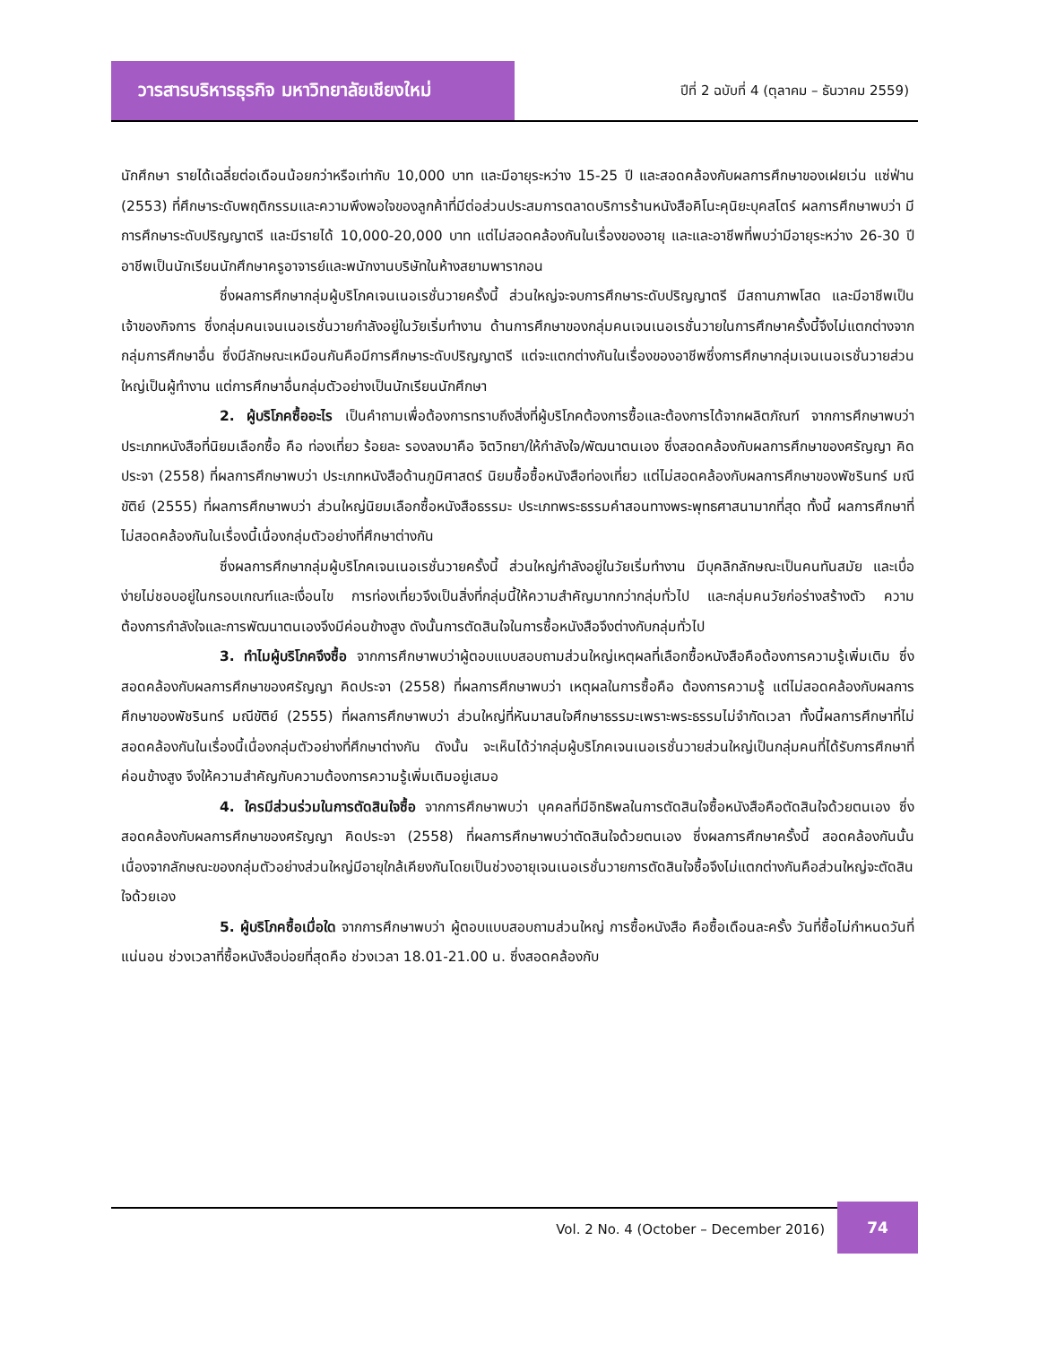วารสารบริหารธุรกิจ มหาวิทยาลัยเชียงใหม่
ปีที่ 2 ฉบับที่ 4 (ตุลาคม – ธันวาคม 2559)
นักศึกษา รายได้เฉลี่ยต่อเดือนน้อยกว่าหรือเท่ากับ 10,000 บาท และมีอายุระหว่าง 15-25 ปี และสอดคล้องกับผลการศึกษาของเฝยเว่น แซ่ฟ่าน (2553) ที่ศึกษาระดับพฤติกรรมและความพึงพอใจของลูกค้าที่มีต่อส่วนประสมการตลาดบริการร้านหนังสือคิโนะคุนิยะบุคสโตร์ ผลการศึกษาพบว่า มีการศึกษาระดับปริญญาตรี และมีรายได้ 10,000-20,000 บาท แต่ไม่สอดคล้องกันในเรื่องของอายุ และและอาชีพที่พบว่ามีอายุระหว่าง 26-30 ปี อาชีพเป็นนักเรียนนักศึกษาครูอาจารย์และพนักงานบริษัทในห้างสยามพารากอน
ซึ่งผลการศึกษากลุ่มผู้บริโภคเจนเนอเรชั่นวายครั้งนี้ ส่วนใหญ่จะจบการศึกษาระดับปริญญาตรี มีสถานภาพโสด และมีอาชีพเป็นเจ้าของกิจการ ซึ่งกลุ่มคนเจนเนอเรชั่นวายกำลังอยู่ในวัยเริ่มทำงาน ด้านการศึกษาของกลุ่มคนเจนเนอเรชั่นวายในการศึกษาครั้งนี้จึงไม่แตกต่างจากกลุ่มการศึกษาอื่น ซึ่งมีลักษณะเหมือนกันคือมีการศึกษาระดับปริญญาตรี แต่จะแตกต่างกันในเรื่องของอาชีพซึ่งการศึกษากลุ่มเจนเนอเรชั่นวายส่วนใหญ่เป็นผู้ทำงาน แต่การศึกษาอื่นกลุ่มตัวอย่างเป็นนักเรียนนักศึกษา
2. ผู้บริโภคซื้ออะไร เป็นคำถามเพื่อต้องการทราบถึงสิ่งที่ผู้บริโภคต้องการซื้อและต้องการได้จากผลิตภัณฑ์ จากการศึกษาพบว่า ประเภทหนังสือที่นิยมเลือกซื้อ คือ ท่องเที่ยว ร้อยละ รองลงมาคือ จิตวิทยา/ให้กำลังใจ/พัฒนาตนเอง ซึ่งสอดคล้องกับผลการศึกษาของศรัญญา คิดประจา (2558) ที่ผลการศึกษาพบว่า ประเภทหนังสือด้านภูมิศาสตร์ นิยมซื้อซื้อหนังสือท่องเที่ยว แต่ไม่สอดคล้องกับผลการศึกษาของพัชรินทร์ มณีขัติย์ (2555) ที่ผลการศึกษาพบว่า ส่วนใหญ่นิยมเลือกซื้อหนังสือธรรมะ ประเภทพระธรรมคำสอนทางพระพุทธศาสนามากที่สุด ทั้งนี้ ผลการศึกษาที่ไม่สอดคล้องกันในเรื่องนี้เนื่องกลุ่มตัวอย่างที่ศึกษาต่างกัน
ซึ่งผลการศึกษากลุ่มผู้บริโภคเจนเนอเรชั่นวายครั้งนี้ ส่วนใหญ่กำลังอยู่ในวัยเริ่มทำงาน มีบุคลิกลักษณะเป็นคนทันสมัย และเบื่อง่ายไม่ชอบอยู่ในกรอบเกณฑ์และเงื่อนไข การท่องเที่ยวจึงเป็นสิ่งที่กลุ่มนี้ให้ความสำคัญมากกว่ากลุ่มทั่วไป และกลุ่มคนวัยก่อร่างสร้างตัว ความต้องการกำลังใจและการพัฒนาตนเองจึงมีค่อนข้างสูง ดังนั้นการตัดสินใจในการซื้อหนังสือจึงต่างกับกลุ่มทั่วไป
3. ทำไมผู้บริโภคจึงซื้อ จากการศึกษาพบว่าผู้ตอบแบบสอบถามส่วนใหญ่เหตุผลที่เลือกซื้อหนังสือคือต้องการความรู้เพิ่มเติม ซึ่งสอดคล้องกับผลการศึกษาของศรัญญา คิดประจา (2558) ที่ผลการศึกษาพบว่า เหตุผลในการซื้อคือ ต้องการความรู้ แต่ไม่สอดคล้องกับผลการศึกษาของพัชรินทร์ มณีขัติย์ (2555) ที่ผลการศึกษาพบว่า ส่วนใหญ่ที่หันมาสนใจศึกษาธรรมะเพราะพระธรรมไม่จำกัดเวลา ทั้งนี้ผลการศึกษาที่ไม่สอดคล้องกันในเรื่องนี้เนื่องกลุ่มตัวอย่างที่ศึกษาต่างกัน ดังนั้น จะเห็นได้ว่ากลุ่มผู้บริโภคเจนเนอเรชั่นวายส่วนใหญ่เป็นกลุ่มคนที่ได้รับการศึกษาที่ค่อนข้างสูง จึงให้ความสำคัญกับความต้องการความรู้เพิ่มเติมอยู่เสมอ
4. ใครมีส่วนร่วมในการตัดสินใจซื้อ จากการศึกษาพบว่า บุคคลที่มีอิทธิพลในการตัดสินใจซื้อหนังสือคือตัดสินใจด้วยตนเอง ซึ่งสอดคล้องกับผลการศึกษาของศรัญญา คิดประจา (2558) ที่ผลการศึกษาพบว่าตัดสินใจด้วยตนเอง ซึ่งผลการศึกษาครั้งนี้ สอดคล้องกันนั้นเนื่องจากลักษณะของกลุ่มตัวอย่างส่วนใหญ่มีอายุใกล้เคียงกันโดยเป็นช่วงอายุเจนเนอเรชั่นวายการตัดสินใจซื้อจึงไม่แตกต่างกันคือส่วนใหญ่จะตัดสินใจด้วยเอง
5. ผู้บริโภคซื้อเมื่อใด จากการศึกษาพบว่า ผู้ตอบแบบสอบถามส่วนใหญ่ การซื้อหนังสือ คือซื้อเดือนละครั้ง วันที่ซื้อไม่กำหนดวันที่แน่นอน ช่วงเวลาที่ซื้อหนังสือบ่อยที่สุดคือ ช่วงเวลา 18.01-21.00 น. ซึ่งสอดคล้องกับ
Vol. 2 No. 4 (October – December 2016)
74